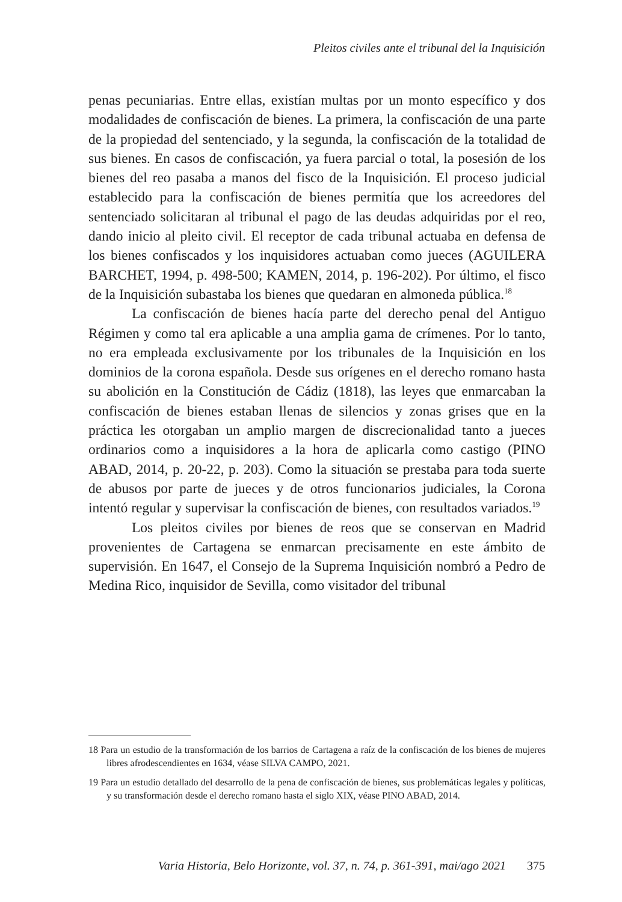Pleitos civiles ante el tribunal del la Inquisición
penas pecuniarias. Entre ellas, existían multas por un monto específico y dos modalidades de confiscación de bienes. La primera, la confiscación de una parte de la propiedad del sentenciado, y la segunda, la confiscación de la totalidad de sus bienes. En casos de confiscación, ya fuera parcial o total, la posesión de los bienes del reo pasaba a manos del fisco de la Inquisición. El proceso judicial establecido para la confiscación de bienes permitía que los acreedores del sentenciado solicitaran al tribunal el pago de las deudas adquiridas por el reo, dando inicio al pleito civil. El receptor de cada tribunal actuaba en defensa de los bienes confiscados y los inquisidores actuaban como jueces (AGUILERA BARCHET, 1994, p. 498-500; KAMEN, 2014, p. 196-202). Por último, el fisco de la Inquisición subastaba los bienes que quedaran en almoneda pública.<sup>18</sup>
La confiscación de bienes hacía parte del derecho penal del Antiguo Régimen y como tal era aplicable a una amplia gama de crímenes. Por lo tanto, no era empleada exclusivamente por los tribunales de la Inquisición en los dominios de la corona española. Desde sus orígenes en el derecho romano hasta su abolición en la Constitución de Cádiz (1818), las leyes que enmarcaban la confiscación de bienes estaban llenas de silencios y zonas grises que en la práctica les otorgaban un amplio margen de discrecionalidad tanto a jueces ordinarios como a inquisidores a la hora de aplicarla como castigo (PINO ABAD, 2014, p. 20-22, p. 203). Como la situación se prestaba para toda suerte de abusos por parte de jueces y de otros funcionarios judiciales, la Corona intentó regular y supervisar la confiscación de bienes, con resultados variados.<sup>19</sup>
Los pleitos civiles por bienes de reos que se conservan en Madrid provenientes de Cartagena se enmarcan precisamente en este ámbito de supervisión. En 1647, el Consejo de la Suprema Inquisición nombró a Pedro de Medina Rico, inquisidor de Sevilla, como visitador del tribunal
18 Para un estudio de la transformación de los barrios de Cartagena a raíz de la confiscación de los bienes de mujeres libres afrodescendientes en 1634, véase SILVA CAMPO, 2021.
19 Para un estudio detallado del desarrollo de la pena de confiscación de bienes, sus problemáticas legales y políticas, y su transformación desde el derecho romano hasta el siglo XIX, véase PINO ABAD, 2014.
Varia Historia, Belo Horizonte, vol. 37, n. 74, p. 361-391, mai/ago 2021 375